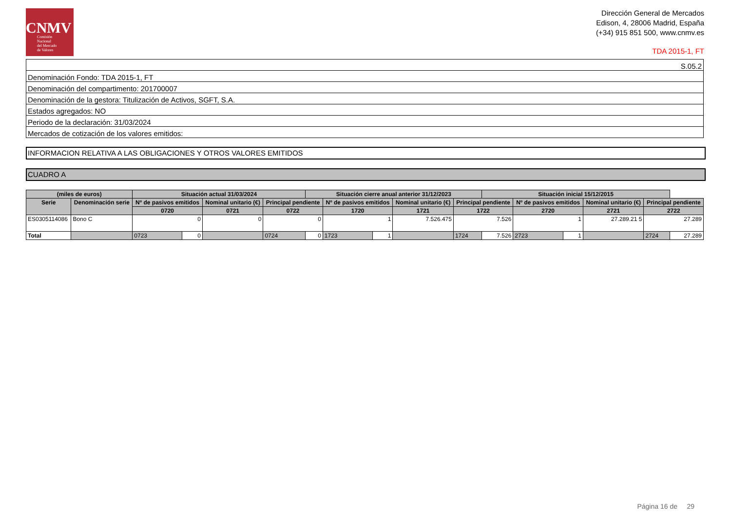CNMV
Comisión
Nacional
del Mercado
de Valores
Dirección General de Mercados
Edison, 4, 28006 Madrid, España
(+34) 915 851 500, www.cnmv.es
TDA 2015-1, FT
| S.05.2 |
| Denominación Fondo: TDA 2015-1, FT |
| Denominación del compartimento: 201700007 |
| Denominación de la gestora: Titulización de Activos, SGFT, S.A. |
| Estados agregados: NO |
| Periodo de la declaración: 31/03/2024 |
| Mercados de cotización de los valores emitidos: |
INFORMACION RELATIVA A LAS OBLIGACIONES Y OTROS VALORES EMITIDOS
CUADRO A
| (miles de euros) | | Situación actual 31/03/2024 | | | | Situación cierre anual anterior 31/12/2023 | | | | | Situación inicial 15/12/2015 | | | | | |
| --- | --- | --- | --- | --- | --- | --- | --- | --- | --- | --- | --- | --- | --- | --- | --- | --- |
| Serie | Denominación serie | Nº de pasivos emitidos | | Nominal unitario (€) | Principal pendiente | | Nº de pasivos emitidos | | Nominal unitario (€) | Principal pendiente | | Nº de pasivos emitidos | | Nominal unitario (€) | Principal pendiente | |
| | | 0720 | | 0721 | 0722 | | 1720 | | 1721 | 1722 | | 2720 | | 2721 | 2722 | |
| ES0305114086 | Bono C | 0 | | 0 | 0 | | 1 | | 7.526.475 | 7.526 | | 1 | | 27.289.21 5 | 27.289 | |
| Total | | 0723 | 0 | | 0724 | 0 | 1723 | 1 | | 1724 | 7.526 | 2723 | 1 | | 2724 | 27.289 |
Página 16 de 29